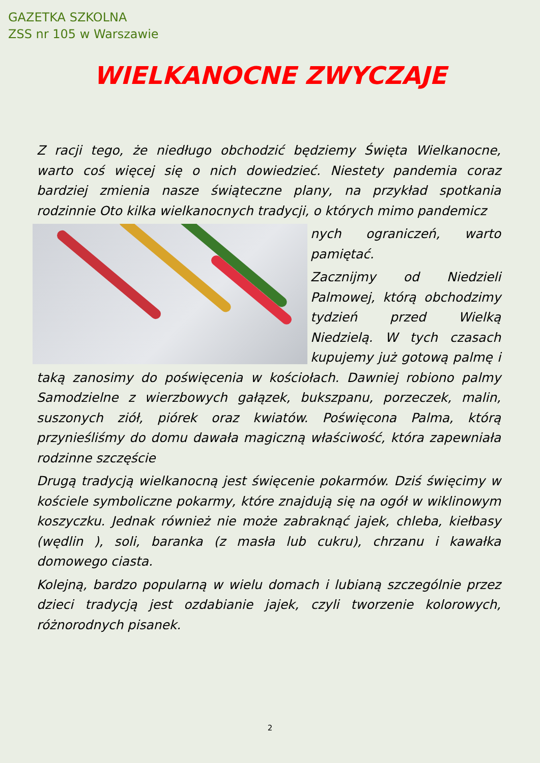GAZETKA SZKOLNA
ZSS nr 105 w Warszawie
WIELKANOCNE ZWYCZAJE
Z racji tego, że niedługo obchodzić będziemy Święta Wielkanocne, warto coś więcej się o nich dowiedzieć. Niestety pandemia coraz bardziej zmienia nasze świąteczne plany, na przykład spotkania rodzinnie Oto kilka wielkanocnych tradycji, o których mimo pandemicz
nych ograniczeń, warto pamiętać.
Zacznijmy od Niedzieli Palmowej, którą obchodzimy tydzień przed Wielką Niedzielą. W tych czasach kupujemy już gotową palmę i taką zanosimy do poświęcenia w kościołach. Dawniej robiono palmy Samodzielne z wierzbowych gałązek, bukszpanu, porzeczek, malin, suszonych ziół, piórek oraz kwiatów. Poświęcona Palma, którą przynieśliśmy do domu dawała magiczną właściwość, która zapewniała rodzinne szczęście
Drugą tradycją wielkanocną jest święcenie pokarmów. Dziś święcimy w kościele symboliczne pokarmy, które znajdują się na ogół w wiklinowym koszyczku. Jednak również nie może zabraknąć jajek, chleba, kiełbasy (wędlin ), soli, baranka (z masła lub cukru), chrzanu i kawałka domowego ciasta.
Kolejną, bardzo popularną w wielu domach i lubianą szczególnie przez dzieci tradycją jest ozdabianie jajek, czyli tworzenie kolorowych, różnorodnych pisanek.
2